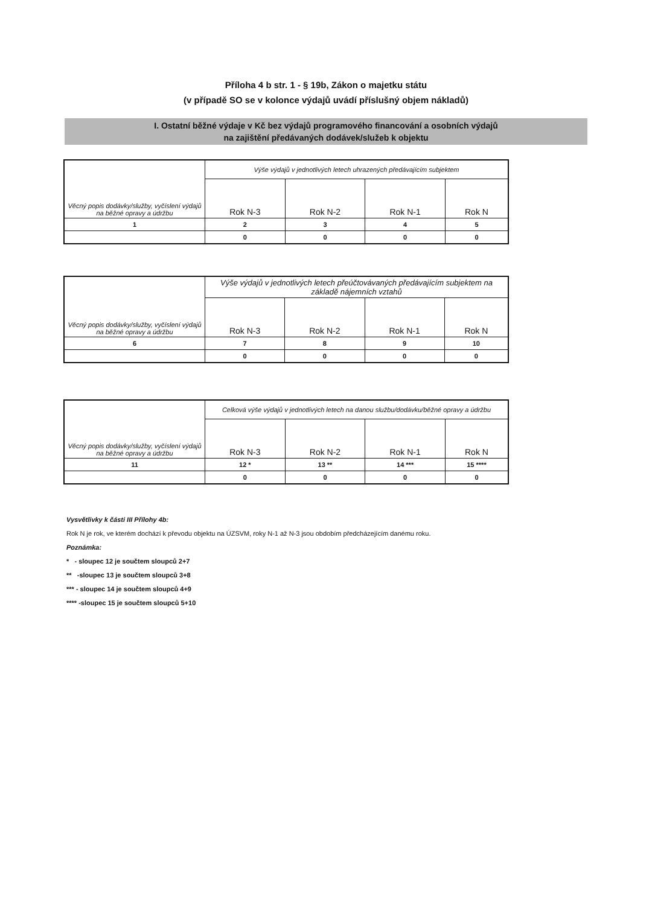Příloha 4 b str. 1 - § 19b, Zákon o majetku státu
(v případě SO se v kolonce výdajů uvádí příslušný objem nákladů)
I. Ostatní běžné výdaje v Kč bez výdajů programového financování a osobních výdajů
na zajištění předávaných dodávek/služeb k objektu
| Věcný popis dodávky/služby, vyčíslení výdajů na běžné opravy a údržbu | Výše výdajů v jednotlivých letech uhrazených předávajícím subjektem | | | |
| | Rok N-3 | Rok N-2 | Rok N-1 | Rok N |
| 1 | 2 | 3 | 4 | 5 |
| | 0 | 0 | 0 | 0 |
| Věcný popis dodávky/služby, vyčíslení výdajů na běžné opravy a údržbu | Výše výdajů v jednotlivých letech přeúčtovávaných předávajícím subjektem na základě nájemních vztahů | | | |
| | Rok N-3 | Rok N-2 | Rok N-1 | Rok N |
| 6 | 7 | 8 | 9 | 10 |
| | 0 | 0 | 0 | 0 |
| Věcný popis dodávky/služby, vyčíslení výdajů na běžné opravy a údržbu | Celková výše výdajů v jednotlivých letech na danou službu/dodávku/běžné opravy a údržbu | | | |
| | Rok N-3 | Rok N-2 | Rok N-1 | Rok N |
| 11 | 12 * | 13 ** | 14 *** | 15 **** |
| | 0 | 0 | 0 | 0 |
Vysvětlivky k části III Přílohy 4b:
Rok N je rok, ve kterém dochází k převodu objektu na ÚZSVM, roky N-1 až N-3 jsou obdobím předcházejícím danému roku.
Poznámka:
* - sloupec 12 je součtem sloupců 2+7
** -sloupec 13 je součtem sloupců 3+8
*** - sloupec 14 je součtem sloupců 4+9
**** -sloupec 15 je součtem sloupců 5+10